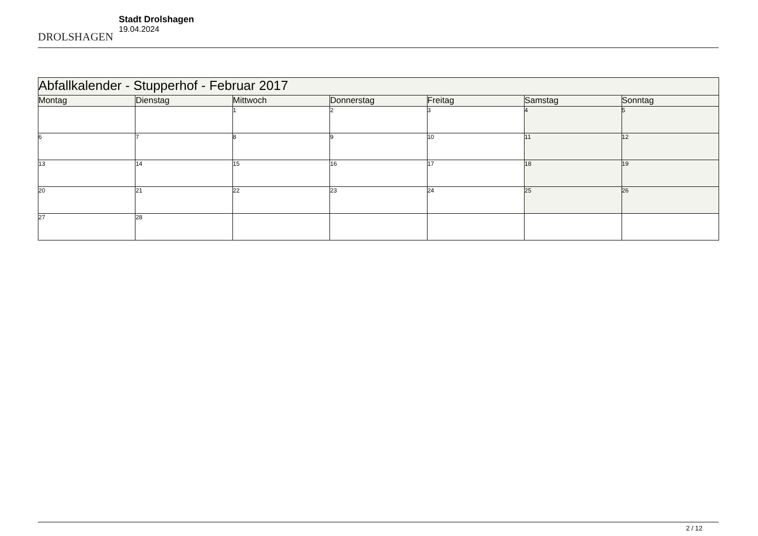DROLSHAGEN
Stadt Drolshagen
19.04.2024
| Abfallkalender - Stupperhof - Februar 2017 | | | | | | |
| --- | --- | --- | --- | --- | --- | --- |
| Montag | Dienstag | Mittwoch | Donnerstag | Freitag | Samstag | Sonntag |
| | | 1 | 2 | 3 | 4 | 5 |
| 6 | 7 | 8 | 9 | 10 | 11 | 12 |
| 13 | 14 | 15 | 16 | 17 | 18 | 19 |
| 20 | 21 | 22 | 23 | 24 | 25 | 26 |
| 27 | 28 | | | | | |
2 / 12